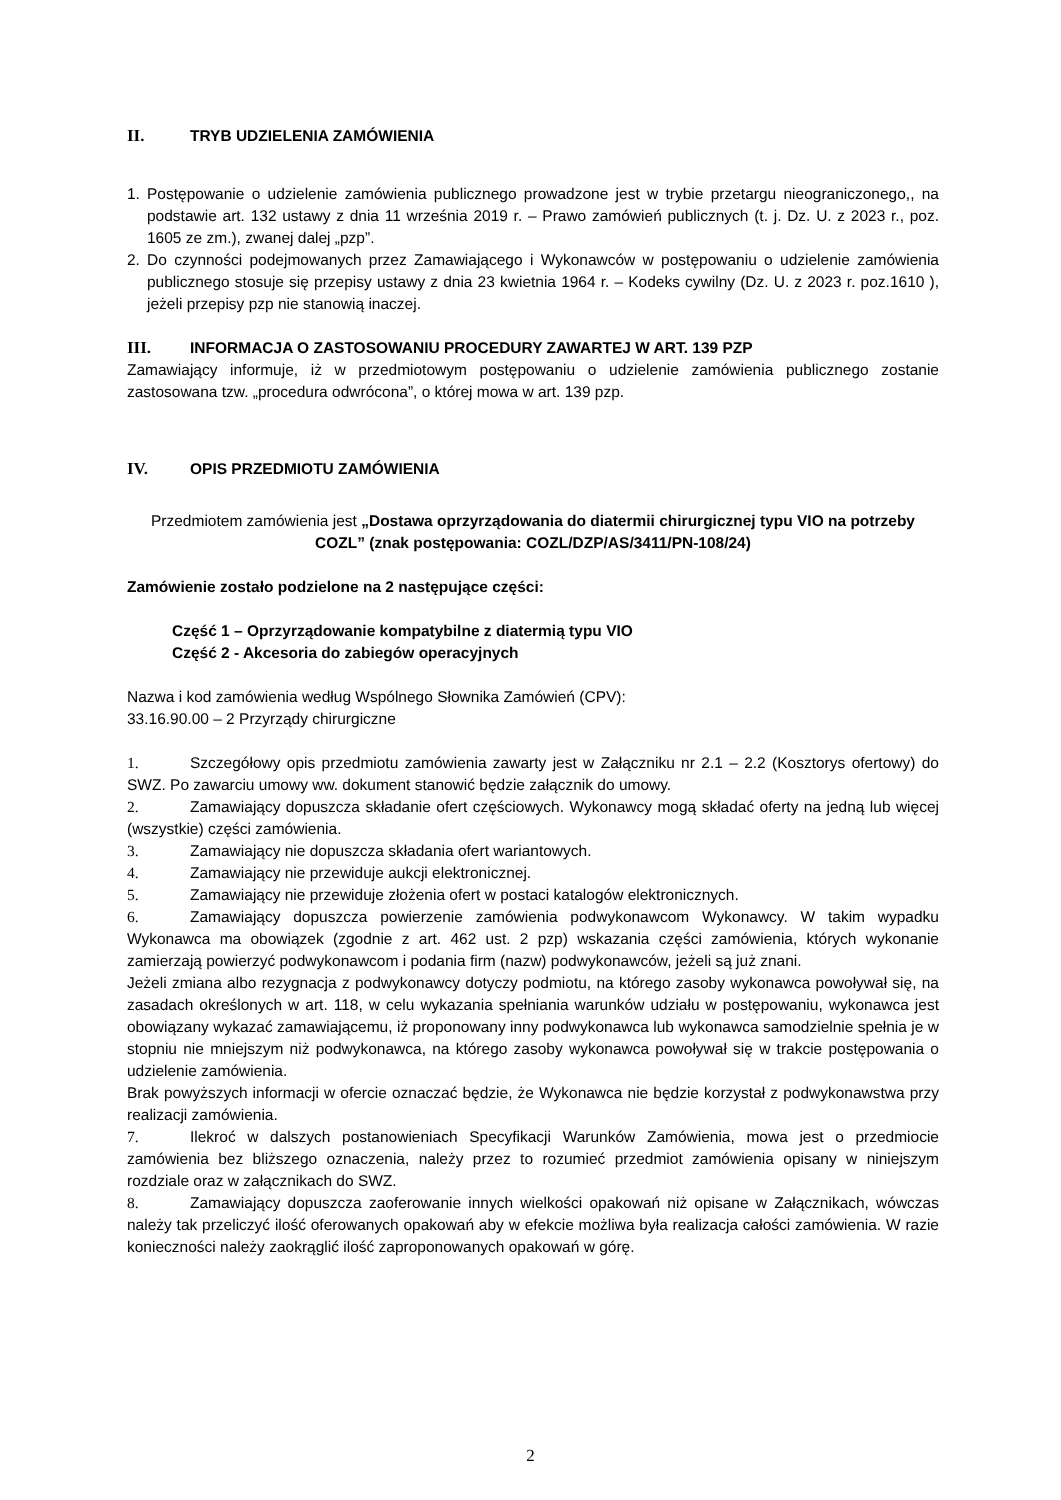II. TRYB UDZIELENIA ZAMÓWIENIA
1.
Postępowanie o udzielenie zamówienia publicznego prowadzone jest w trybie przetargu nieograniczonego,, na podstawie art. 132 ustawy z dnia 11 września 2019 r. – Prawo zamówień publicznych (t. j. Dz. U. z 2023 r., poz. 1605 ze zm.), zwanej dalej „pzp”.
2.
Do czynności podejmowanych przez Zamawiającego i Wykonawców w postępowaniu o udzielenie zamówienia publicznego stosuje się przepisy ustawy z dnia 23 kwietnia 1964 r. – Kodeks cywilny (Dz. U. z 2023 r. poz.1610 ), jeżeli przepisy pzp nie stanowią inaczej.
III. INFORMACJA O ZASTOSOWANIU PROCEDURY ZAWARTEJ W ART. 139 PZP
Zamawiający informuje, iż w przedmiotowym postępowaniu o udzielenie zamówienia publicznego zostanie zastosowana tzw. „procedura odwrócona”, o której mowa w art. 139 pzp.
IV. OPIS PRZEDMIOTU ZAMÓWIENIA
Przedmiotem zamówienia jest „Dostawa oprzyrządowania do diatermii chirurgicznej typu VIO na potrzeby COZL” (znak postępowania: COZL/DZP/AS/3411/PN-108/24)
Zamówienie zostało podzielone na 2 następujące części:
Część 1 – Oprzyrządowanie kompatybilne z diatermią typu VIO
Część 2 - Akcesoria do zabiegów operacyjnych
Nazwa i kod zamówienia według Wspólnego Słownika Zamówień (CPV):
33.16.90.00 – 2 Przyrządy chirurgiczne
1. Szczegółowy opis przedmiotu zamówienia zawarty jest w Załączniku nr 2.1 – 2.2 (Kosztorys ofertowy) do SWZ. Po zawarciu umowy ww. dokument stanowić będzie załącznik do umowy.
2. Zamawiający dopuszcza składanie ofert częściowych. Wykonawcy mogą składać oferty na jedną lub więcej (wszystkie) części zamówienia.
3. Zamawiający nie dopuszcza składania ofert wariantowych.
4. Zamawiający nie przewiduje aukcji elektronicznej.
5. Zamawiający nie przewiduje złożenia ofert w postaci katalogów elektronicznych.
6. Zamawiający dopuszcza powierzenie zamówienia podwykonawcom Wykonawcy. W takim wypadku Wykonawca ma obowiązek (zgodnie z art. 462 ust. 2 pzp) wskazania części zamówienia, których wykonanie zamierzają powierzyć podwykonawcom i podania firm (nazw) podwykonawców, jeżeli są już znani.
Jeżeli zmiana albo rezygnacja z podwykonawcy dotyczy podmiotu, na którego zasoby wykonawca powoływał się, na zasadach określonych w art. 118, w celu wykazania spełniania warunków udziału w postępowaniu, wykonawca jest obowiązany wykazać zamawiającemu, iż proponowany inny podwykonawca lub wykonawca samodzielnie spełnia je w stopniu nie mniejszym niż podwykonawca, na którego zasoby wykonawca powoływał się w trakcie postępowania o udzielenie zamówienia.
Brak powyższych informacji w ofercie oznaczać będzie, że Wykonawca nie będzie korzystał z podwykonawstwa przy realizacji zamówienia.
7. Ilekroć w dalszych postanowieniach Specyfikacji Warunków Zamówienia, mowa jest o przedmiocie zamówienia bez bliższego oznaczenia, należy przez to rozumieć przedmiot zamówienia opisany w niniejszym rozdziale oraz w załącznikach do SWZ.
8. Zamawiający dopuszcza zaoferowanie innych wielkości opakowań niż opisane w Załącznikach, wówczas należy tak przeliczyć ilość oferowanych opakowań aby w efekcie możliwa była realizacja całości zamówienia. W razie konieczności należy zaokrąglić ilość zaproponowanych opakowań w górę.
2